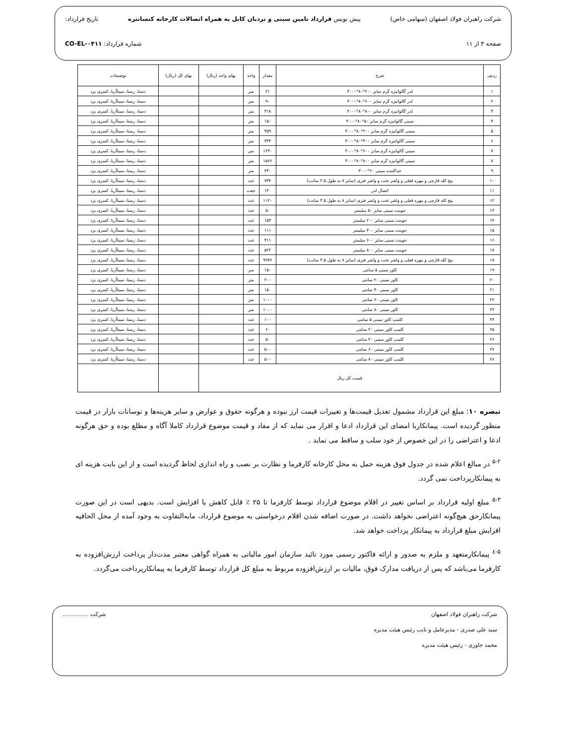شرکت راهبران فولاد اصفهان (سهامی خاص) پیش نویس قرارداد تامین سینی و نردبان کابل به همراه اتصالات کارخانه کنسانتره تاریخ قرارداد:
صفحه ۳ از ۱۱ شماره قرارداد: CO-EL-۰۴۱۱
| ردیف | شرح | مقدار | واحد | بهای واحد (ریال) | بهای کل (ریال) | توضیحات |
| --- | --- | --- | --- | --- | --- | --- |
| ۱ | لدر گالوانیزه گرم سایز ۲۰۰*۸۰*۳۰۰۰ | ۲۱ | متر | | | دسنا، رستا، سیناآریا، کسری یزد |
| ۲ | لدر گالوانیزه گرم سایز ۶۰۰*۸۰*۳۰۰۰ | ۹۰ | متر | | | دسنا، رستا، سیناآریا، کسری یزد |
| ۳ | لدر گالوانیزه گرم سایز ۸۰۰*۸۰*۳۰۰۰ | ۳۱۸ | متر | | | دسنا، رستا، سیناآریا، کسری یزد |
| ۴ | سینی گالوانیزه گرم سایز ۵۰*۸۰*۳۰۰۰ | ۱۵۰ | متر | | | دسنا، رستا، سیناآریا، کسری یزد |
| ۵ | سینی گالوانیزه گرم سایز ۲۰۰*۸۰*۳۰۰۰ | ۴۵۹ | متر | | | دسنا، رستا، سیناآریا، کسری یزد |
| ۶ | سینی گالوانیزه گرم سایز ۴۰۰*۸۰*۳۰۰۰ | ۳۳۳ | متر | | | دسنا، رستا، سیناآریا، کسری یزد |
| ۷ | سینی گالوانیزه گرم سایز ۶۰۰*۸۰*۳۰۰۰ | ۱۲۳۰ | متر | | | دسنا، رستا، سیناآریا، کسری یزد |
| ۸ | سینی گالوانیزه گرم سایز ۸۰۰*۸۰*۳۰۰۰ | ۱۵۶۶ | متر | | | دسنا، رستا، سیناآریا، کسری یزد |
| ۹ | جداکننده سینی ۶۰*۳۰۰۰ | ۲۴۰ | متر | | | دسنا، رستا، سیناآریا، کسری یزد |
| ۱۰ | پیچ کله قارچی و مهره قفلی و واشر تخت و واشر فنری (سایز ۸ به طول ۲.۵ سانت) | ۷۴۴ | عدد | | | دسنا، رستا، سیناآریا، کسری یزد |
| ۱۱ | اتصال لدر | ۱۴۰ | جفت | | | دسنا، رستا، سیناآریا، کسری یزد |
| ۱۲ | پیچ کله قارچی و مهره قفلی و واشر تخت و واشر فنری (سایز ۸ به طول ۳.۵ سانت) | ۱۱۲۰ | عدد | | | دسنا، رستا، سیناآریا، کسری یزد |
| ۱۳ | جوینت سینی سایز ۵۰ میلیمتر | ۵۰ | عدد | | | دسنا، رستا، سیناآریا، کسری یزد |
| ۱۴ | جوینت سینی سایز ۲۰۰ میلیمتر | ۱۵۳ | عدد | | | دسنا، رستا، سیناآریا، کسری یزد |
| ۱۵ | جوینت سینی سایز ۴۰۰ میلیمتر | ۱۱۱ | عدد | | | دسنا، رستا، سیناآریا، کسری یزد |
| ۱۶ | جوینت سینی سایز ۶۰۰ میلیمتر | ۴۱۱ | عدد | | | دسنا، رستا، سیناآریا، کسری یزد |
| ۱۷ | جوینت سینی سایز ۸۰۰ میلیمتر | ۵۲۲ | عدد | | | دسنا، رستا، سیناآریا، کسری یزد |
| ۱۸ | پیچ کله قارچی و مهره قفلی و واشر تخت و واشر فنری (سایز ۸ به طول ۳.۵ سانت) | ۹۹۷۶ | عدد | | | دسنا، رستا، سیناآریا، کسری یزد |
| ۱۹ | کاور سینی ۵ سانتی | ۱۵۰ | متر | | | دسنا، رستا، سیناآریا، کسری یزد |
| ۲۰ | کاور سینی ۲۰ سانتی | ۲۰۰ | متر | | | دسنا، رستا، سیناآریا، کسری یزد |
| ۲۱ | کاور سینی ۴۰ سانتی | ۱۵۰ | متر | | | دسنا، رستا، سیناآریا، کسری یزد |
| ۲۲ | کاور سینی ۶۰ سانتی | ۱۰۰۰ | متر | | | دسنا، رستا، سیناآریا، کسری یزد |
| ۲۳ | کاور سینی ۸۰ سانتی | ۱۰۰۰ | متر | | | دسنا، رستا، سیناآریا، کسری یزد |
| ۲۴ | کلمپ کاور سینی ۵ سانتی | ۱۰۰ | عدد | | | دسنا، رستا، سیناآریا، کسری یزد |
| ۲۵ | کلمپ کاور سینی ۲۰ سانتی | ۶۰ | عدد | | | دسنا، رستا، سیناآریا، کسری یزد |
| ۲۶ | کلمپ کاور سینی ۴۰ سانتی | ۵۰ | عدد | | | دسنا، رستا، سیناآریا، کسری یزد |
| ۲۷ | کلمپ کاور سینی ۶۰ سانتی | ۵۰۰ | عدد | | | دسنا، رستا، سیناآریا، کسری یزد |
| ۲۸ | کلمپ کاور سینی ۸۰ سانتی | ۵۰۰ | عدد | | | دسنا، رستا، سیناآریا، کسری یزد |
| قیمت کل ریال | | | | | | |
تبصره ۱۰: مبلغ این قرارداد مشمول تعدیل قیمت‌ها و تغییرات قیمت ارز نبوده و هرگونه حقوق و عوارض و سایر هزینه‌ها و نوسانات بازار در قیمت منظور گردیده است. پیمانکاربا امضای این قرارداد ادعا و اقرار می نماید که از مفاد و قیمت موضوع قرارداد کاملا آگاه و مطلع بوده و حق هرگونه ادعا و اعتراضی را در این خصوص از خود سلب و ساقط می نماید .
<sup>۵-۲</sup> در مبالغ اعلام شده در جدول فوق هزینه حمل به محل کارخانه کارفرما و نظارت بر نصب و راه اندازی لحاظ گردیده است و از این بابت هزینه ای به پیمانکارپرداخت نمی گردد.
<sup>۵-۳</sup> مبلغ اولیه قرارداد بر اساس تغییر در اقلام موضوع قرارداد توسط کارفرما تا ۲۵ ٪ قابل کاهش یا افزایش است. بدیهی است در این صورت پیمانکارحق هیچ‌گونه اعتراضی نخواهد داشت. در صورت اضافه شدن اقلام درخواستی به موضوع قرارداد، مابه‌التفاوت به وجود آمده از محل الحاقیه افزایش مبلغ قرارداد به پیمانکار پرداخت خواهد شد.
<sup>۵-٤</sup> پیمانکارمتعهد و ملزم به صدور و ارائه فاکتور رسمی مورد تائید سازمان امور مالیاتی به همراه گواهی معتبر مدت‌دار پرداخت ارزش‌افزوده به کارفرما می‌باشد که پس از دریافت مدارک فوق، مالیات بر ارزش‌افزوده مربوط به مبلغ کل قرارداد توسط کارفرما به پیمانکارپرداخت می‌گردد.
شرکت راهبران فولاد اصفهان شرکت ...............
سید علی صدری - مدیرعامل و نایب رئیس هیئت مدیره
محمد جاوری - رئیس هیئت مدیره